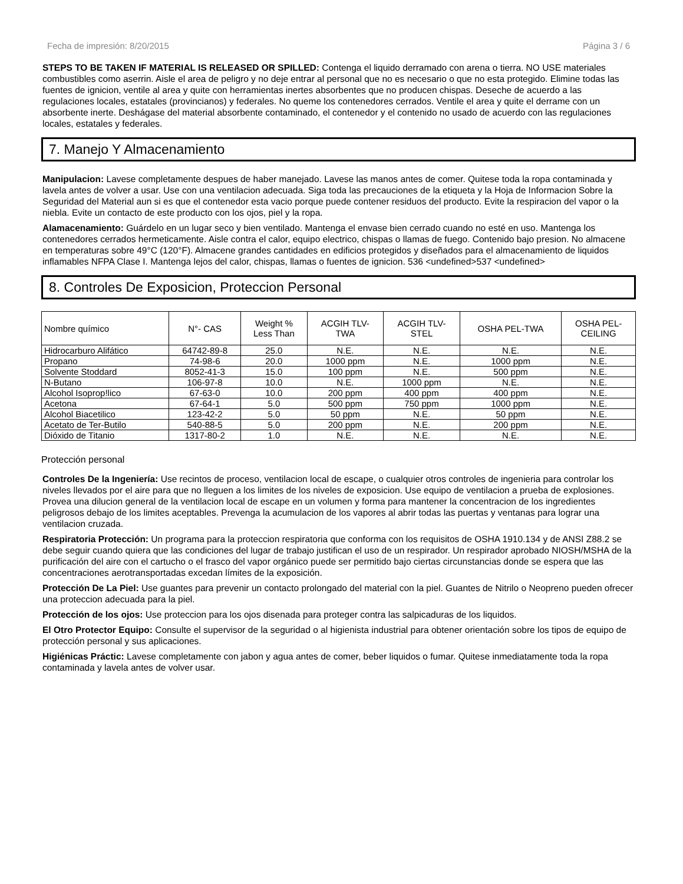Fecha de impresión: 8/20/2015 Página 3 / 6
STEPS TO BE TAKEN IF MATERIAL IS RELEASED OR SPILLED: Contenga el liquido derramado con arena o tierra. NO USE materiales combustibles como aserrin. Aisle el area de peligro y no deje entrar al personal que no es necesario o que no esta protegido. Elimine todas las fuentes de ignicion, ventile al area y quite con herramientas inertes absorbentes que no producen chispas. Deseche de acuerdo a las regulaciones locales, estatales (provincianos) y federales. No queme los contenedores cerrados. Ventile el area y quite el derrame con un absorbente inerte. Deshágase del material absorbente contaminado, el contenedor y el contenido no usado de acuerdo con las regulaciones locales, estatales y federales.
7. Manejo Y Almacenamiento
Manipulacion: Lavese completamente despues de haber manejado. Lavese las manos antes de comer. Quitese toda la ropa contaminada y lavela antes de volver a usar. Use con una ventilacion adecuada. Siga toda las precauciones de la etiqueta y la Hoja de Informacion Sobre la Seguridad del Material aun si es que el contenedor esta vacio porque puede contener residuos del producto. Evite la respiracion del vapor o la niebla. Evite un contacto de este producto con los ojos, piel y la ropa.
Alamacenamiento: Guárdelo en un lugar seco y bien ventilado. Mantenga el envase bien cerrado cuando no esté en uso. Mantenga los contenedores cerrados hermeticamente. Aisle contra el calor, equipo electrico, chispas o llamas de fuego. Contenido bajo presion. No almacene en temperaturas sobre 49°C (120°F). Almacene grandes cantidades en edificios protegidos y diseñados para el almacenamiento de liquidos inflamables NFPA Clase I. Mantenga lejos del calor, chispas, llamas o fuentes de ignicion. 536 <undefined>537 <undefined>
8. Controles De Exposicion, Proteccion Personal
| Nombre químico | N°- CAS | Weight % Less Than | ACGIH TLV- TWA | ACGIH TLV- STEL | OSHA PEL-TWA | OSHA PEL- CEILING |
| --- | --- | --- | --- | --- | --- | --- |
| Hidrocarburo Alifático | 64742-89-8 | 25.0 | N.E. | N.E. | N.E. | N.E. |
| Propano | 74-98-6 | 20.0 | 1000 ppm | N.E. | 1000 ppm | N.E. |
| Solvente Stoddard | 8052-41-3 | 15.0 | 100 ppm | N.E. | 500 ppm | N.E. |
| N-Butano | 106-97-8 | 10.0 | N.E. | 1000 ppm | N.E. | N.E. |
| Alcohol Isoprop!lico | 67-63-0 | 10.0 | 200 ppm | 400 ppm | 400 ppm | N.E. |
| Acetona | 67-64-1 | 5.0 | 500 ppm | 750 ppm | 1000 ppm | N.E. |
| Alcohol Biacetilico | 123-42-2 | 5.0 | 50 ppm | N.E. | 50 ppm | N.E. |
| Acetato de Ter-Butilo | 540-88-5 | 5.0 | 200 ppm | N.E. | 200 ppm | N.E. |
| Dióxido de Titanio | 1317-80-2 | 1.0 | N.E. | N.E. | N.E. | N.E. |
Protección personal
Controles De la Ingeniería: Use recintos de proceso, ventilacion local de escape, o cualquier otros controles de ingenieria para controlar los niveles llevados por el aire para que no lleguen a los limites de los niveles de exposicion. Use equipo de ventilacion a prueba de explosiones. Provea una dilucion general de la ventilacion local de escape en un volumen y forma para mantener la concentracion de los ingredientes peligrosos debajo de los limites aceptables. Prevenga la acumulacion de los vapores al abrir todas las puertas y ventanas para lograr una ventilacion cruzada.
Respiratoria Protección: Un programa para la proteccion respiratoria que conforma con los requisitos de OSHA 1910.134 y de ANSI Z88.2 se debe seguir cuando quiera que las condiciones del lugar de trabajo justifican el uso de un respirador. Un respirador aprobado NIOSH/MSHA de la purificación del aire con el cartucho o el frasco del vapor orgánico puede ser permitido bajo ciertas circunstancias donde se espera que las concentraciones aerotransportadas excedan límites de la exposición.
Protección De La Piel: Use guantes para prevenir un contacto prolongado del material con la piel. Guantes de Nitrilo o Neopreno pueden ofrecer una proteccion adecuada para la piel.
Protección de los ojos: Use proteccion para los ojos disenada para proteger contra las salpicaduras de los liquidos.
El Otro Protector Equipo: Consulte el supervisor de la seguridad o al higienista industrial para obtener orientación sobre los tipos de equipo de protección personal y sus aplicaciones.
Higiénicas Práctic: Lavese completamente con jabon y agua antes de comer, beber liquidos o fumar. Quitese inmediatamente toda la ropa contaminada y lavela antes de volver usar.